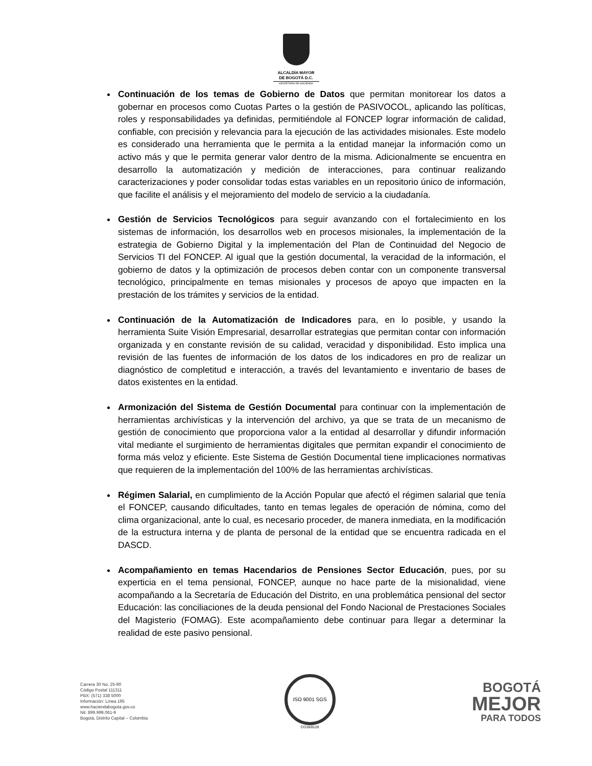ALCALDÍA MAYOR
DE BOGOTÁ D.C.
SECRETARÍA DE HACIENDA
Continuación de los temas de Gobierno de Datos que permitan monitorear los datos a gobernar en procesos como Cuotas Partes o la gestión de PASIVOCOL, aplicando las políticas, roles y responsabilidades ya definidas, permitiéndole al FONCEP lograr información de calidad, confiable, con precisión y relevancia para la ejecución de las actividades misionales. Este modelo es considerado una herramienta que le permita a la entidad manejar la información como un activo más y que le permita generar valor dentro de la misma. Adicionalmente se encuentra en desarrollo la automatización y medición de interacciones, para continuar realizando caracterizaciones y poder consolidar todas estas variables en un repositorio único de información, que facilite el análisis y el mejoramiento del modelo de servicio a la ciudadanía.
Gestión de Servicios Tecnológicos para seguir avanzando con el fortalecimiento en los sistemas de información, los desarrollos web en procesos misionales, la implementación de la estrategia de Gobierno Digital y la implementación del Plan de Continuidad del Negocio de Servicios TI del FONCEP. Al igual que la gestión documental, la veracidad de la información, el gobierno de datos y la optimización de procesos deben contar con un componente transversal tecnológico, principalmente en temas misionales y procesos de apoyo que impacten en la prestación de los trámites y servicios de la entidad.
Continuación de la Automatización de Indicadores para, en lo posible, y usando la herramienta Suite Visión Empresarial, desarrollar estrategias que permitan contar con información organizada y en constante revisión de su calidad, veracidad y disponibilidad. Esto implica una revisión de las fuentes de información de los datos de los indicadores en pro de realizar un diagnóstico de completitud e interacción, a través del levantamiento e inventario de bases de datos existentes en la entidad.
Armonización del Sistema de Gestión Documental para continuar con la implementación de herramientas archivísticas y la intervención del archivo, ya que se trata de un mecanismo de gestión de conocimiento que proporciona valor a la entidad al desarrollar y difundir información vital mediante el surgimiento de herramientas digitales que permitan expandir el conocimiento de forma más veloz y eficiente. Este Sistema de Gestión Documental tiene implicaciones normativas que requieren de la implementación del 100% de las herramientas archivísticas.
Régimen Salarial, en cumplimiento de la Acción Popular que afectó el régimen salarial que tenía el FONCEP, causando dificultades, tanto en temas legales de operación de nómina, como del clima organizacional, ante lo cual, es necesario proceder, de manera inmediata, en la modificación de la estructura interna y de planta de personal de la entidad que se encuentra radicada en el DASCD.
Acompañamiento en temas Hacendarios de Pensiones Sector Educación, pues, por su experticia en el tema pensional, FONCEP, aunque no hace parte de la misionalidad, viene acompañando a la Secretaría de Educación del Distrito, en una problemática pensional del sector Educación: las conciliaciones de la deuda pensional del Fondo Nacional de Prestaciones Sociales del Magisterio (FOMAG). Este acompañamiento debe continuar para llegar a determinar la realidad de este pasivo pensional.
Carrera 30 No. 25-90
Código Postal 111311
PBX: (571) 338 5000
Información: Línea 195
www.haciendabogota.gov.co
Nit. 899.999.061-9
Bogotá, Distrito Capital – Colombia
ISO 9001 SGS
CO18/8129
BOGOTÁ
MEJOR
PARA TODOS